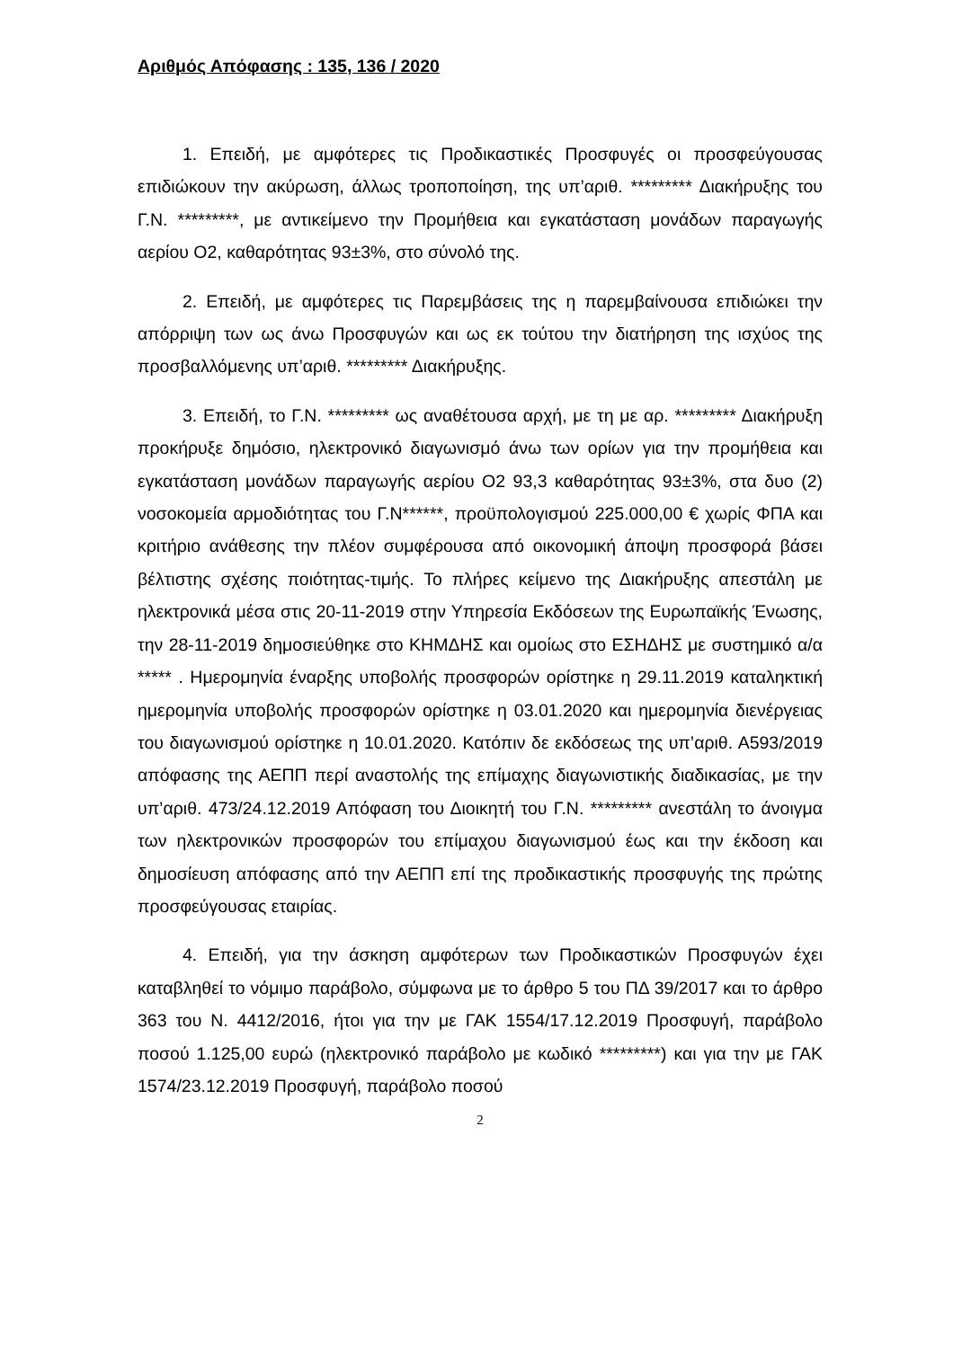Αριθμός Απόφασης : 135, 136 / 2020
1. Επειδή, με αμφότερες τις Προδικαστικές Προσφυγές οι προσφεύγουσας επιδιώκουν την ακύρωση, άλλως τροποποίηση, της υπ’αριθ. ********* Διακήρυξης του Γ.Ν. *********, με αντικείμενο την Προμήθεια και εγκατάσταση μονάδων παραγωγής αερίου Ο2, καθαρότητας 93±3%, στο σύνολό της.
2. Επειδή, με αμφότερες τις Παρεμβάσεις της η παρεμβαίνουσα επιδιώκει την απόρριψη των ως άνω Προσφυγών και ως εκ τούτου την διατήρηση της ισχύος της προσβαλλόμενης υπ’αριθ. ********* Διακήρυξης.
3. Επειδή, το Γ.Ν. ********* ως αναθέτουσα αρχή, με τη με αρ. ********* Διακήρυξη προκήρυξε δημόσιο, ηλεκτρονικό διαγωνισμό άνω των ορίων για την προμήθεια και εγκατάσταση μονάδων παραγωγής αερίου Ο2 93,3 καθαρότητας 93±3%, στα δυο (2) νοσοκομεία αρμοδιότητας του Γ.Ν******, προϋπολογισμού 225.000,00 € χωρίς ΦΠΑ και κριτήριο ανάθεσης την πλέον συμφέρουσα από οικονομική άποψη προσφορά βάσει βέλτιστης σχέσης ποιότητας-τιμής. Το πλήρες κείμενο της Διακήρυξης απεστάλη με ηλεκτρονικά μέσα στις 20-11-2019 στην Υπηρεσία Εκδόσεων της Ευρωπαϊκής Ένωσης, την 28-11-2019 δημοσιεύθηκε στο ΚΗΜΔΗΣ και ομοίως στο ΕΣΗΔΗΣ με συστημικό α/α ***** . Ημερομηνία έναρξης υποβολής προσφορών ορίστηκε η 29.11.2019 καταληκτική ημερομηνία υποβολής προσφορών ορίστηκε η 03.01.2020 και ημερομηνία διενέργειας του διαγωνισμού ορίστηκε η 10.01.2020. Κατόπιν δε εκδόσεως της υπ’αριθ. Α593/2019 απόφασης της ΑΕΠΠ περί αναστολής της επίμαχης διαγωνιστικής διαδικασίας, με την υπ’αριθ. 473/24.12.2019 Απόφαση του Διοικητή του Γ.Ν. ********* ανεστάλη το άνοιγμα των ηλεκτρονικών προσφορών του επίμαχου διαγωνισμού έως και την έκδοση και δημοσίευση απόφασης από την ΑΕΠΠ επί της προδικαστικής προσφυγής της πρώτης προσφεύγουσας εταιρίας.
4. Επειδή, για την άσκηση αμφότερων των Προδικαστικών Προσφυγών έχει καταβληθεί το νόμιμο παράβολο, σύμφωνα με το άρθρο 5 του ΠΔ 39/2017 και το άρθρο 363 του Ν. 4412/2016, ήτοι για την με ΓΑΚ 1554/17.12.2019 Προσφυγή, παράβολο ποσού 1.125,00 ευρώ (ηλεκτρονικό παράβολο με κωδικό *********) και για την με ΓΑΚ 1574/23.12.2019 Προσφυγή, παράβολο ποσού
2